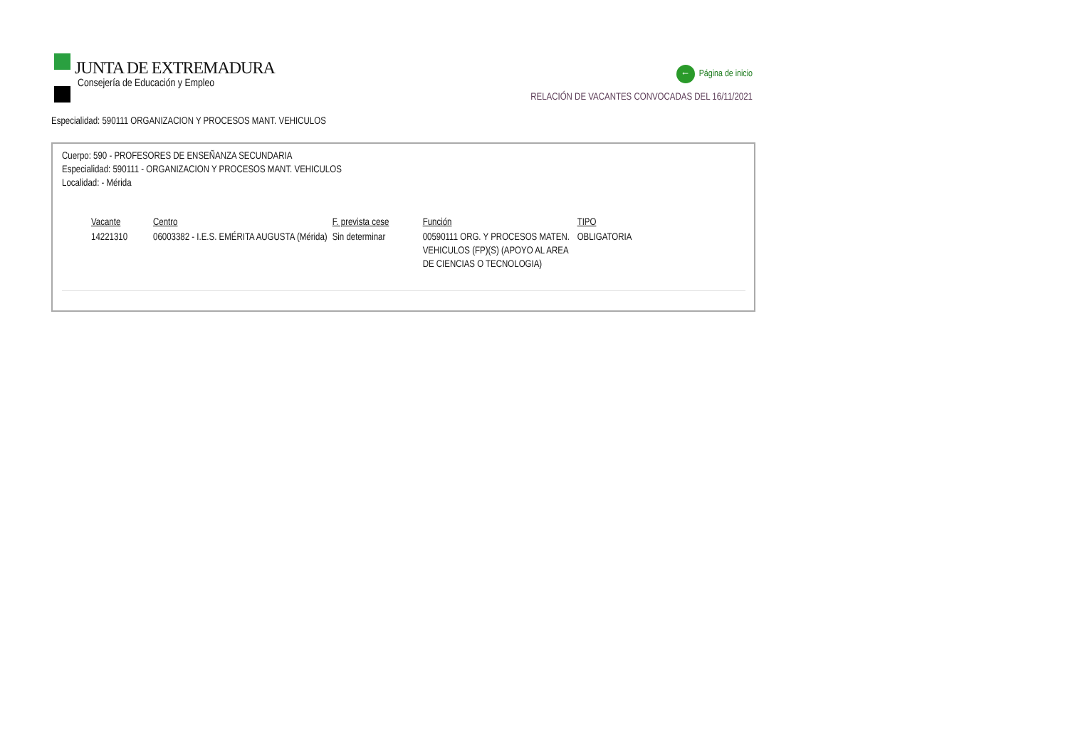JUNTA DE EXTREMADURA
Consejería de Educación y Empleo
← Página de inicio
RELACIÓN DE VACANTES CONVOCADAS DEL 16/11/2021
Especialidad: 590111 ORGANIZACION Y PROCESOS MANT. VEHICULOS
Cuerpo: 590 - PROFESORES DE ENSEÑANZA SECUNDARIA
Especialidad: 590111 - ORGANIZACION Y PROCESOS MANT. VEHICULOS
Localidad: - Mérida
| Vacante | Centro | F. prevista cese | Función | TIPO |
| --- | --- | --- | --- | --- |
| 14221310 | 06003382 - I.E.S. EMÉRITA AUGUSTA (Mérida) | Sin determinar | 00590111 ORG. Y PROCESOS MATEN. VEHICULOS (FP)(S) (APOYO AL AREA DE CIENCIAS O TECNOLOGIA) | OBLIGATORIA |